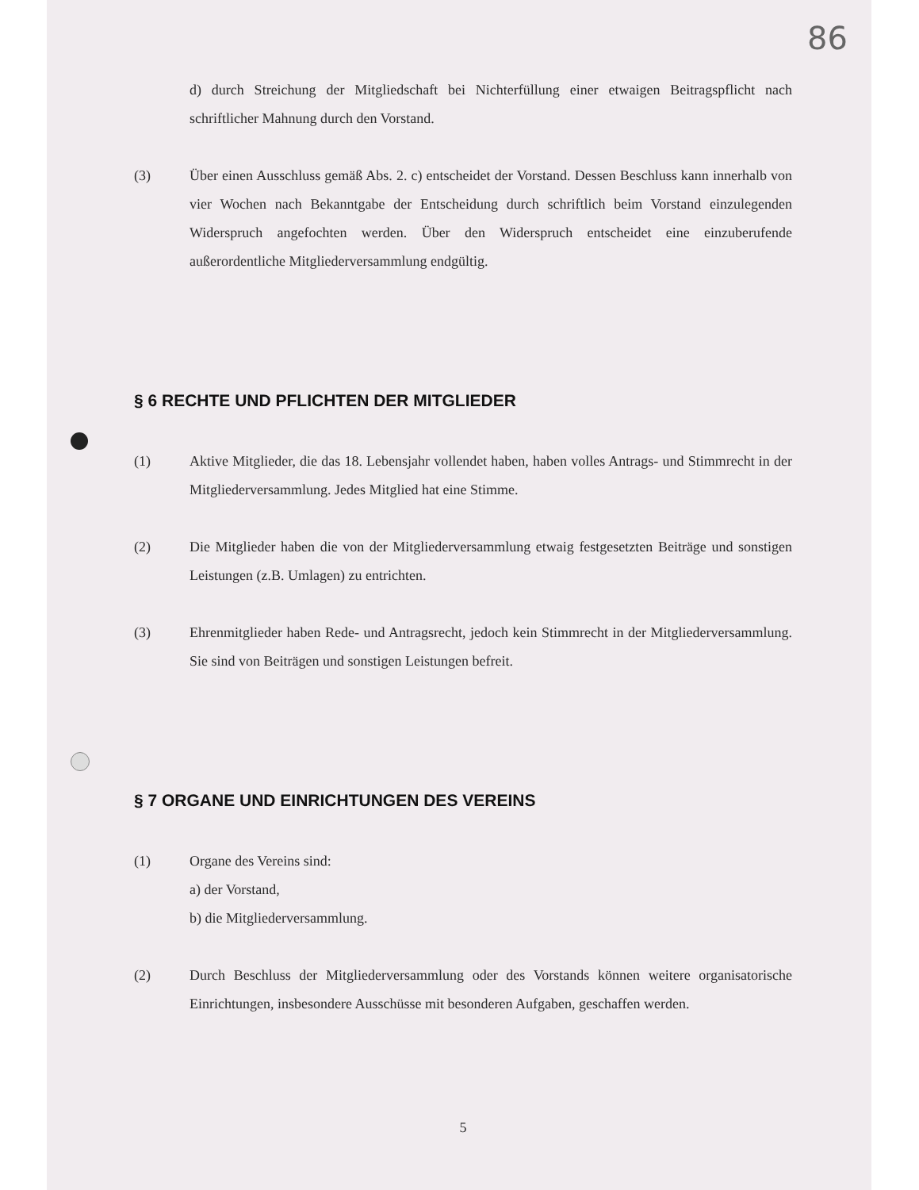86
d) durch Streichung der Mitgliedschaft bei Nichterfüllung einer etwaigen Beitragspflicht nach schriftlicher Mahnung durch den Vorstand.
(3) Über einen Ausschluss gemäß Abs. 2. c) entscheidet der Vorstand. Dessen Beschluss kann innerhalb von vier Wochen nach Bekanntgabe der Entscheidung durch schriftlich beim Vorstand einzulegenden Widerspruch angefochten werden. Über den Widerspruch entscheidet eine einzuberufende außerordentliche Mitgliederversammlung endgültig.
§ 6 RECHTE UND PFLICHTEN DER MITGLIEDER
(1) Aktive Mitglieder, die das 18. Lebensjahr vollendet haben, haben volles Antrags- und Stimmrecht in der Mitgliederversammlung. Jedes Mitglied hat eine Stimme.
(2) Die Mitglieder haben die von der Mitgliederversammlung etwaig festgesetzten Beiträge und sonstigen Leistungen (z.B. Umlagen) zu entrichten.
(3) Ehrenmitglieder haben Rede- und Antragsrecht, jedoch kein Stimmrecht in der Mitgliederversammlung. Sie sind von Beiträgen und sonstigen Leistungen befreit.
§ 7 ORGANE UND EINRICHTUNGEN DES VEREINS
(1) Organe des Vereins sind:
a) der Vorstand,
b) die Mitgliederversammlung.
(2) Durch Beschluss der Mitgliederversammlung oder des Vorstands können weitere organisatorische Einrichtungen, insbesondere Ausschüsse mit besonderen Aufgaben, geschaffen werden.
5